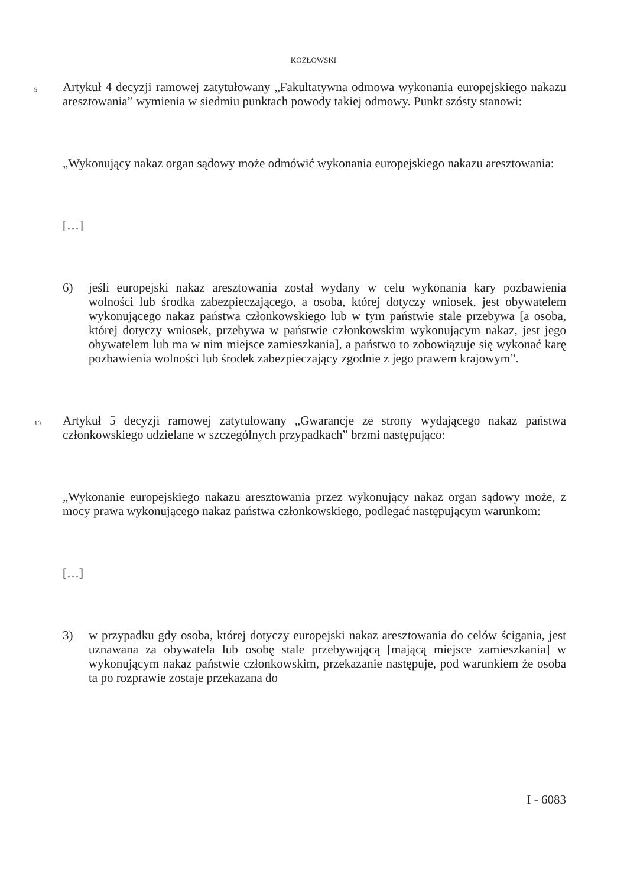KOZŁOWSKI
9 Artykuł 4 decyzji ramowej zatytułowany „Fakultatywna odmowa wykonania europejskiego nakazu aresztowania” wymienia w siedmiu punktach powody takiej odmowy. Punkt szósty stanowi:
„Wykonujący nakaz organ sądowy może odmówić wykonania europejskiego nakazu aresztowania:
[…]
6) jeśli europejski nakaz aresztowania został wydany w celu wykonania kary pozbawienia wolności lub środka zabezpieczającego, a osoba, której dotyczy wniosek, jest obywatelem wykonującego nakaz państwa członkowskiego lub w tym państwie stale przebywa [a osoba, której dotyczy wniosek, przebywa w państwie członkowskim wykonującym nakaz, jest jego obywatelem lub ma w nim miejsce zamieszkania], a państwo to zobowiązuje się wykonać karę pozbawienia wolności lub środek zabezpieczający zgodnie z jego prawem krajowym”.
10 Artykuł 5 decyzji ramowej zatytułowany „Gwarancje ze strony wydającego nakaz państwa członkowskiego udzielane w szczególnych przypadkach” brzmi następująco:
„Wykonanie europejskiego nakazu aresztowania przez wykonujący nakaz organ sądowy może, z mocy prawa wykonującego nakaz państwa członkowskiego, podlegać następującym warunkom:
[…]
3) w przypadku gdy osoba, której dotyczy europejski nakaz aresztowania do celów ścigania, jest uznawana za obywatela lub osobę stale przebywającą [mającą miejsce zamieszkania] w wykonującym nakaz państwie członkowskim, przekazanie następuje, pod warunkiem że osoba ta po rozprawie zostaje przekazana do
I - 6083